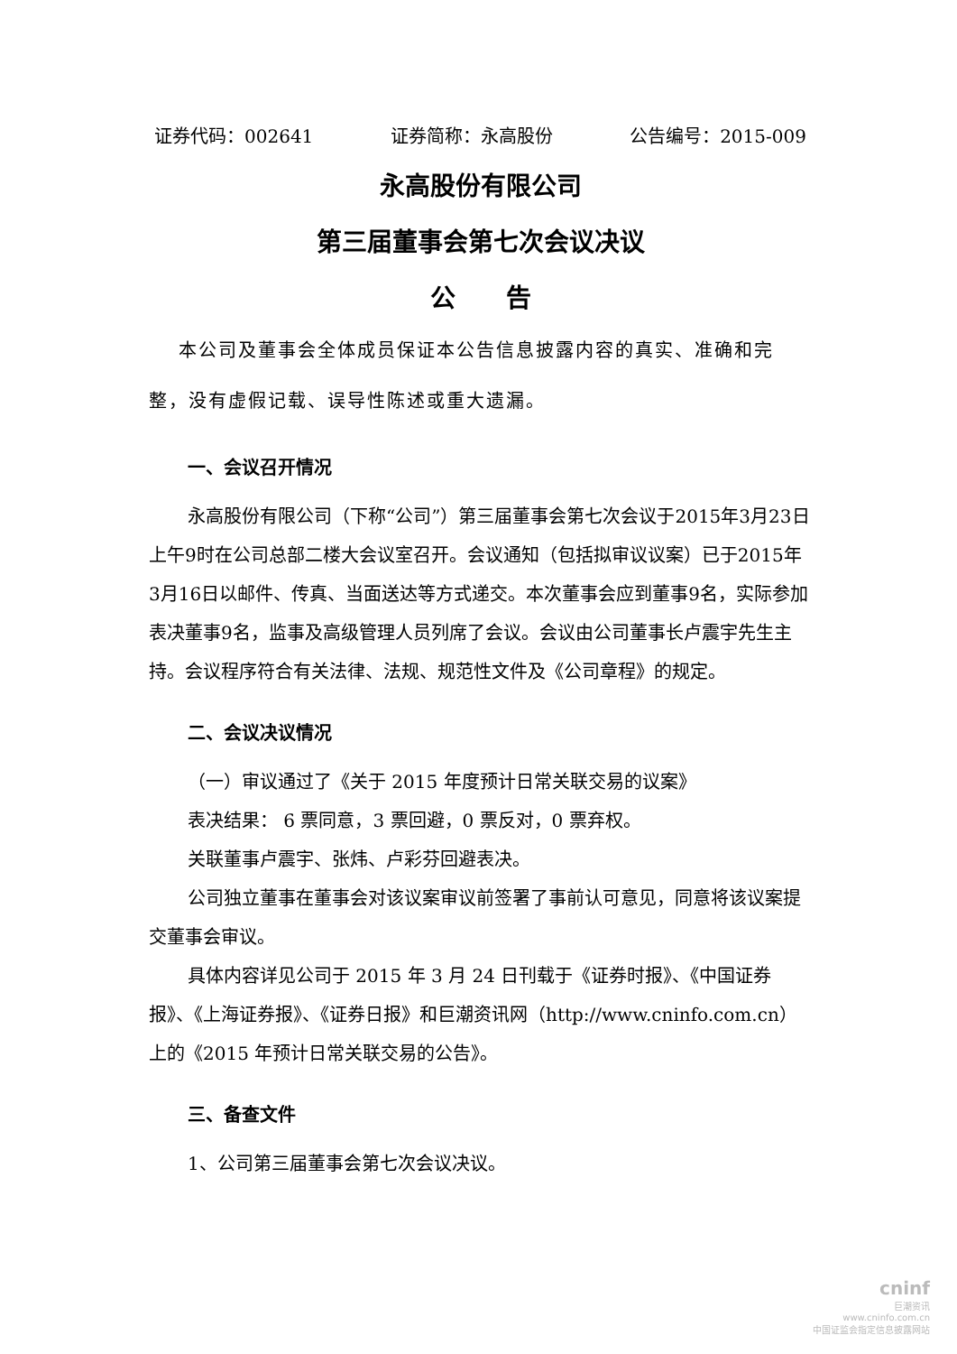证券代码：002641 证券简称：永高股份 公告编号：2015-009
永高股份有限公司
第三届董事会第七次会议决议
公　　告
本公司及董事会全体成员保证本公告信息披露内容的真实、准确和完整，没有虚假记载、误导性陈述或重大遗漏。
一、会议召开情况
永高股份有限公司（下称“公司”）第三届董事会第七次会议于2015年3月23日上午9时在公司总部二楼大会议室召开。会议通知（包括拟审议议案）已于2015年3月16日以邮件、传真、当面送达等方式递交。本次董事会应到董事9名，实际参加表决董事9名，监事及高级管理人员列席了会议。会议由公司董事长卢震宇先生主持。会议程序符合有关法律、法规、规范性文件及《公司章程》的规定。
二、会议决议情况
（一）审议通过了《关于 2015 年度预计日常关联交易的议案》
表决结果： 6 票同意，3 票回避，0 票反对，0 票弃权。
关联董事卢震宇、张炜、卢彩芬回避表决。
公司独立董事在董事会对该议案审议前签署了事前认可意见，同意将该议案提交董事会审议。
具体内容详见公司于 2015 年 3 月 24 日刊载于《证券时报》、《中国证券报》、《上海证券报》、《证券日报》和巨潮资讯网（http://www.cninfo.com.cn）上的《2015 年预计日常关联交易的公告》。
三、备查文件
1、公司第三届董事会第七次会议决议。
cninf
巨潮资讯
www.cninfo.com.cn
中国证监会指定信息披露网站